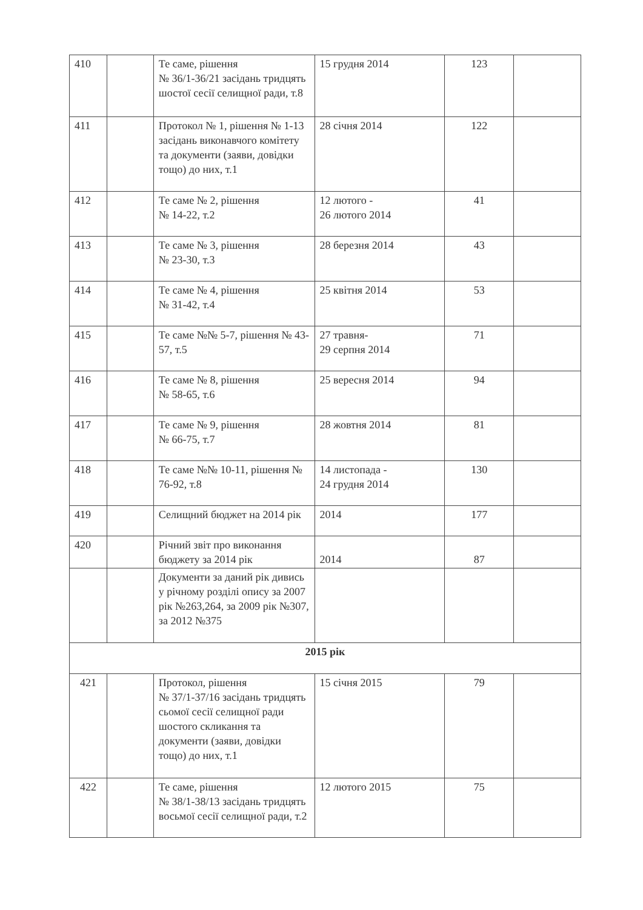| 410 | | Те саме, рішення № 36/1-36/21 засідань тридцять шостої сесії селищної ради, т.8 | 15 грудня 2014 | 123 | |
| 411 | | Протокол № 1, рішення № 1-13 засідань виконавчого комітету та документи (заяви, довідки тощо) до них, т.1 | 28 січня 2014 | 122 | |
| 412 | | Те саме № 2, рішення № 14-22, т.2 | 12 лютого - 26 лютого 2014 | 41 | |
| 413 | | Те саме № 3, рішення № 23-30, т.3 | 28 березня 2014 | 43 | |
| 414 | | Те саме № 4, рішення № 31-42, т.4 | 25 квітня 2014 | 53 | |
| 415 | | Те саме №№ 5-7, рішення № 43-57, т.5 | 27 травня- 29 серпня 2014 | 71 | |
| 416 | | Те саме № 8, рішення № 58-65, т.6 | 25 вересня 2014 | 94 | |
| 417 | | Те саме № 9, рішення № 66-75, т.7 | 28 жовтня 2014 | 81 | |
| 418 | | Те саме №№ 10-11, рішення № 76-92, т.8 | 14 листопада - 24 грудня 2014 | 130 | |
| 419 | | Селищний бюджет на 2014 рік | 2014 | 177 | |
| 420 | | Річний звіт про виконання бюджету за 2014 рік | 2014 | 87 | |
| | | Документи за даний рік дивись у річному розділі опису за 2007 рік №263,264, за 2009 рік №307, за 2012 №375 | | | |
| 2015 рік | | | | | |
| 421 | | Протокол, рішення № 37/1-37/16 засідань тридцять сьомої сесії селищної ради шостого скликання та документи (заяви, довідки тощо) до них, т.1 | 15 січня 2015 | 79 | |
| 422 | | Те саме, рішення № 38/1-38/13 засідань тридцять восьмої сесії селищної ради, т.2 | 12 лютого 2015 | 75 | |